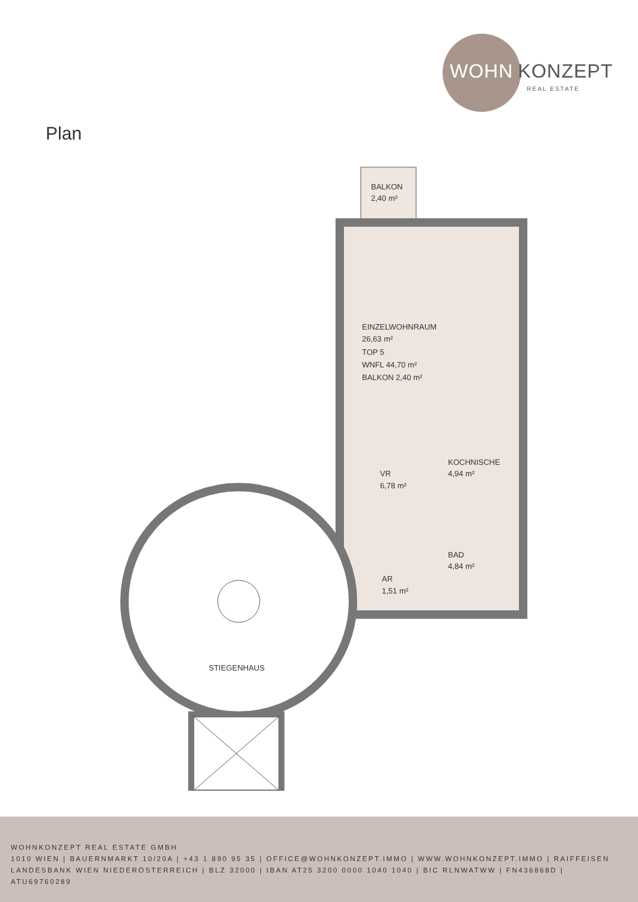WOHN KONZEPT
REAL ESTATE
Plan
BALKON
2,40 m²
EINZELWOHNRAUM
26,63 m²
TOP 5
WNFL 44,70 m²
BALKON 2,40 m²
KOCHNISCHE
4,94 m²
VR
6,78 m²
BAD
4,84 m²
AR
1,51 m²
STIEGENHAUS
WOHNKONZEPT REAL ESTATE GMBH
1010 WIEN | BAUERNMARKT 10/20A | +43 1 890 95 35 | OFFICE@WOHNKONZEPT.IMMO | WWW.WOHNKONZEPT.IMMO | RAIFFEISEN LANDESBANK WIEN NIEDERÖSTERREICH | BLZ 32000 | IBAN AT25 3200 0000 1040 1040 | BIC RLNWATWW | FN436868D | ATU69760289